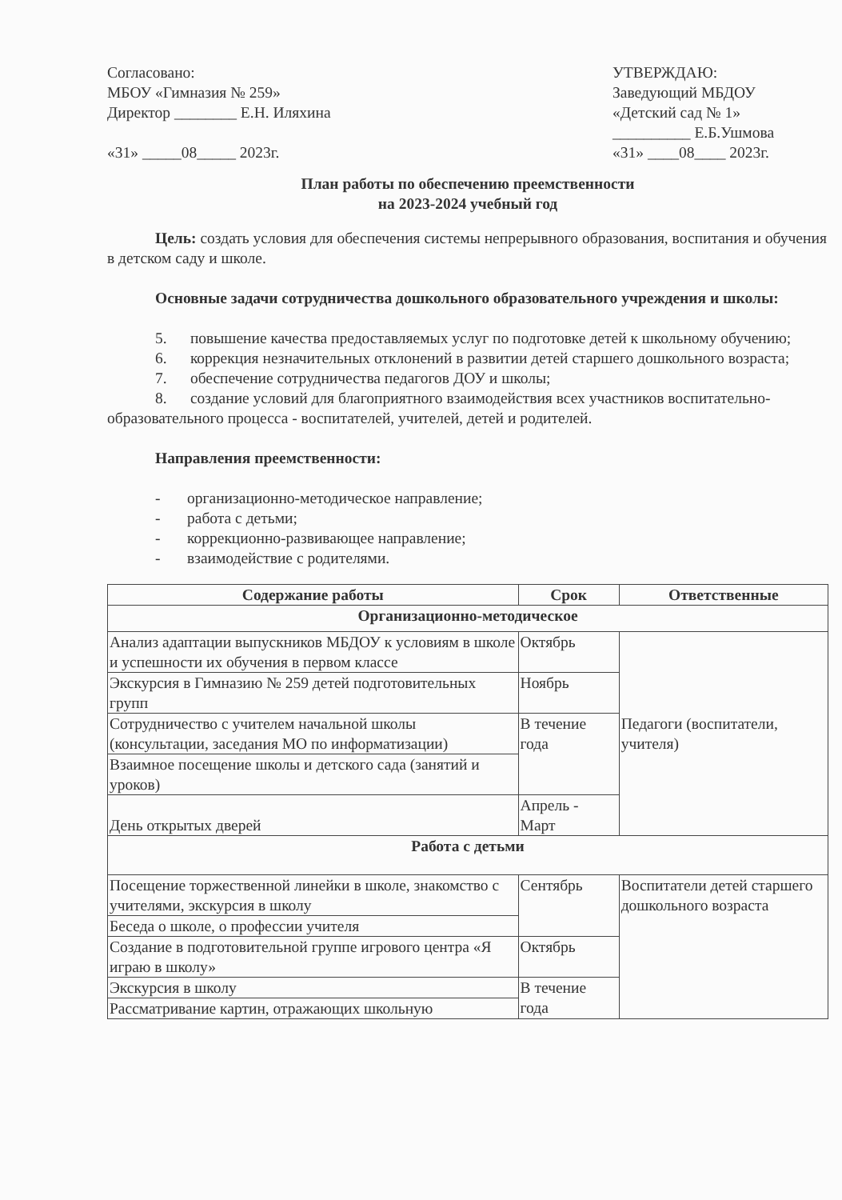Согласовано:
МБОУ «Гимназия № 259»
Директор ________ Е.Н. Иляхина
«31» _____08_____ 2023г.
УТВЕРЖДАЮ:
Заведующий МБДОУ
«Детский сад № 1»
__________ Е.Б.Ушмова
«31» ____08____ 2023г.
План работы по обеспечению преемственности
на 2023-2024 учебный год
Цель: создать условия для обеспечения системы непрерывного образования, воспитания и обучения в детском саду и школе.
Основные задачи сотрудничества дошкольного образовательного учреждения и школы:
5. повышение качества предоставляемых услуг по подготовке детей к школьному обучению;
6. коррекция незначительных отклонений в развитии детей старшего дошкольного возраста;
7. обеспечение сотрудничества педагогов ДОУ и школы;
8. создание условий для благоприятного взаимодействия всех участников воспитательно-образовательного процесса - воспитателей, учителей, детей и родителей.
Направления преемственности:
- организационно-методическое направление;
- работа с детьми;
- коррекционно-развивающее направление;
- взаимодействие с родителями.
| Содержание работы | Срок | Ответственные |
| --- | --- | --- |
| Организационно-методическое | | |
| Анализ адаптации выпускников МБДОУ к условиям в школе и успешности их обучения в первом классе | Октябрь | Педагоги (воспитатели, учителя) |
| Экскурсия в Гимназию № 259 детей подготовительных групп | Ноябрь | |
| Сотрудничество с учителем начальной школы (консультации, заседания МО по информатизации) | В течение года | |
| Взаимное посещение школы и детского сада (занятий и уроков) | | |
| День открытых дверей | Апрель - Март | |
| Работа с детьми | | |
| Посещение торжественной линейки в школе, знакомство с учителями, экскурсия в школу | Сентябрь | Воспитатели детей старшего дошкольного возраста |
| Беседа о школе, о профессии учителя | | |
| Создание в подготовительной группе игрового центра «Я играю в школу» | Октябрь | |
| Экскурсия в школу | В течение года | |
| Рассматривание картин, отражающих школьную | | |